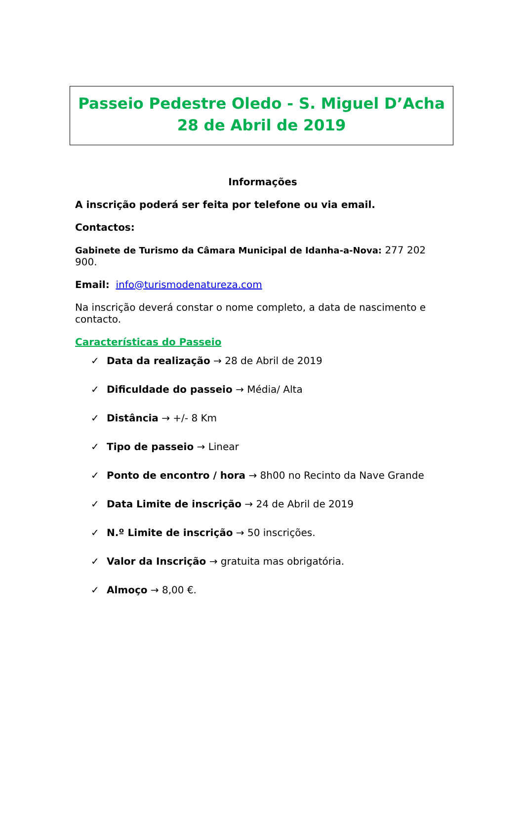Passeio Pedestre Oledo - S. Miguel D’Acha
28 de Abril de 2019
Informações
A inscrição poderá ser feita por telefone ou via email.
Contactos:
Gabinete de Turismo da Câmara Municipal de Idanha-a-Nova: 277 202 900.
Email: info@turismodenatureza.com
Na inscrição deverá constar o nome completo, a data de nascimento e contacto.
Características do Passeio
✓ Data da realização → 28 de Abril de 2019
✓ Dificuldade do passeio → Média/ Alta
✓ Distância → +/- 8 Km
✓ Tipo de passeio → Linear
✓ Ponto de encontro / hora → 8h00 no Recinto da Nave Grande
✓ Data Limite de inscrição → 24 de Abril de 2019
✓ N.º Limite de inscrição → 50 inscrições.
✓ Valor da Inscrição → gratuita mas obrigatória.
✓ Almoço → 8,00 €.